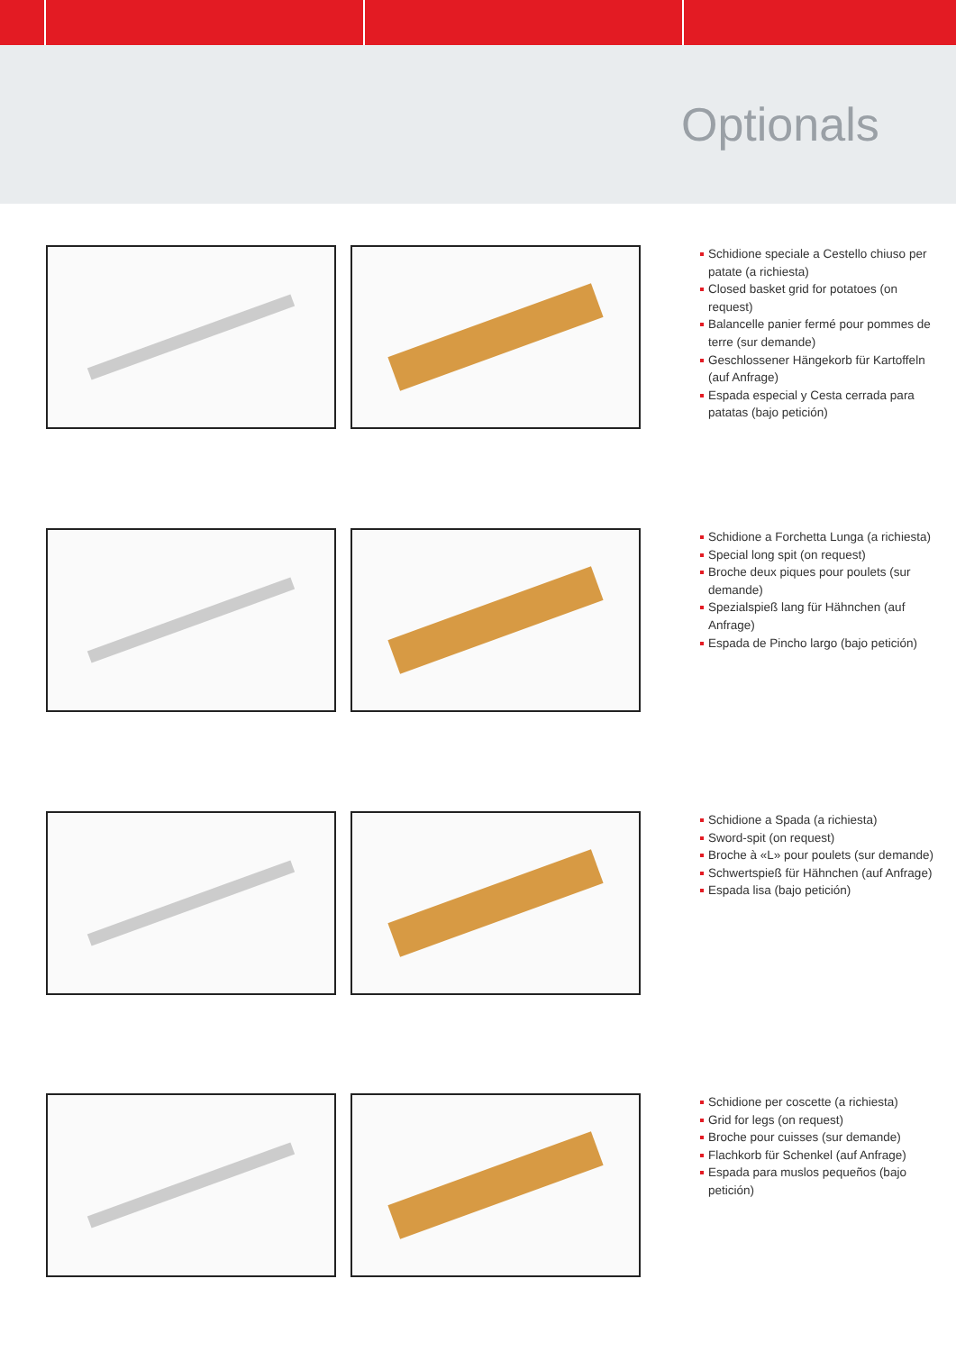Optionals
Schidione speciale a Cestello chiuso per patate (a richiesta)
Closed basket grid for potatoes (on request)
Balancelle panier fermé pour pommes de terre (sur demande)
Geschlossener Hängekorb für Kartoffeln (auf Anfrage)
Espada especial y Cesta cerrada para patatas (bajo petición)
Schidione a Forchetta Lunga (a richiesta)
Special long spit (on request)
Broche deux piques pour poulets (sur demande)
Spezialspieß lang für Hähnchen (auf Anfrage)
Espada de Pincho largo (bajo petición)
Schidione a Spada (a richiesta)
Sword-spit (on request)
Broche à «L» pour poulets (sur demande)
Schwertspieß für Hähnchen (auf Anfrage)
Espada lisa (bajo petición)
Schidione per coscette (a richiesta)
Grid for legs (on request)
Broche pour cuisses (sur demande)
Flachkorb für Schenkel (auf Anfrage)
Espada para muslos pequeños (bajo petición)